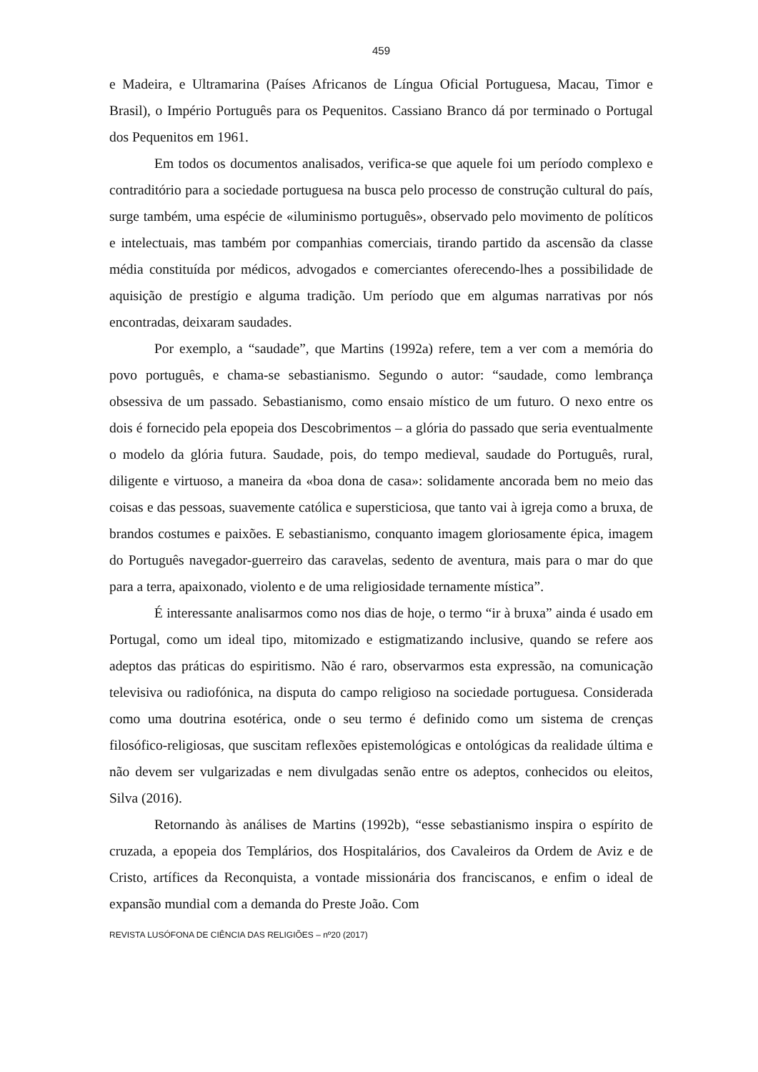459
e Madeira, e Ultramarina (Países Africanos de Língua Oficial Portuguesa, Macau, Timor e Brasil), o Império Português para os Pequenitos. Cassiano Branco dá por terminado o Portugal dos Pequenitos em 1961.
Em todos os documentos analisados, verifica-se que aquele foi um período complexo e contraditório para a sociedade portuguesa na busca pelo processo de construção cultural do país, surge também, uma espécie de «iluminismo português», observado pelo movimento de políticos e intelectuais, mas também por companhias comerciais, tirando partido da ascensão da classe média constituída por médicos, advogados e comerciantes oferecendo-lhes a possibilidade de aquisição de prestígio e alguma tradição. Um período que em algumas narrativas por nós encontradas, deixaram saudades.
Por exemplo, a “saudade”, que Martins (1992a) refere, tem a ver com a memória do povo português, e chama-se sebastianismo. Segundo o autor: “saudade, como lembrança obsessiva de um passado. Sebastianismo, como ensaio místico de um futuro. O nexo entre os dois é fornecido pela epopeia dos Descobrimentos – a glória do passado que seria eventualmente o modelo da glória futura. Saudade, pois, do tempo medieval, saudade do Português, rural, diligente e virtuoso, a maneira da «boa dona de casa»: solidamente ancorada bem no meio das coisas e das pessoas, suavemente católica e supersticiosa, que tanto vai à igreja como a bruxa, de brandos costumes e paixões. E sebastianismo, conquanto imagem gloriosamente épica, imagem do Português navegador-guerreiro das caravelas, sedento de aventura, mais para o mar do que para a terra, apaixonado, violento e de uma religiosidade ternamente mística”.
É interessante analisarmos como nos dias de hoje, o termo “ir à bruxa” ainda é usado em Portugal, como um ideal tipo, mitomizado e estigmatizando inclusive, quando se refere aos adeptos das práticas do espiritismo. Não é raro, observarmos esta expressão, na comunicação televisiva ou radiofónica, na disputa do campo religioso na sociedade portuguesa. Considerada como uma doutrina esotérica, onde o seu termo é definido como um sistema de crenças filosófico-religiosas, que suscitam reflexões epistemológicas e ontológicas da realidade última e não devem ser vulgarizadas e nem divulgadas senão entre os adeptos, conhecidos ou eleitos, Silva (2016).
Retornando às análises de Martins (1992b), “esse sebastianismo inspira o espírito de cruzada, a epopeia dos Templários, dos Hospitalários, dos Cavaleiros da Ordem de Aviz e de Cristo, artífices da Reconquista, a vontade missionária dos franciscanos, e enfim o ideal de expansão mundial com a demanda do Preste João. Com
REVISTA LUSÓFONA DE CIÊNCIA DAS RELIGIÕES – nº20 (2017)